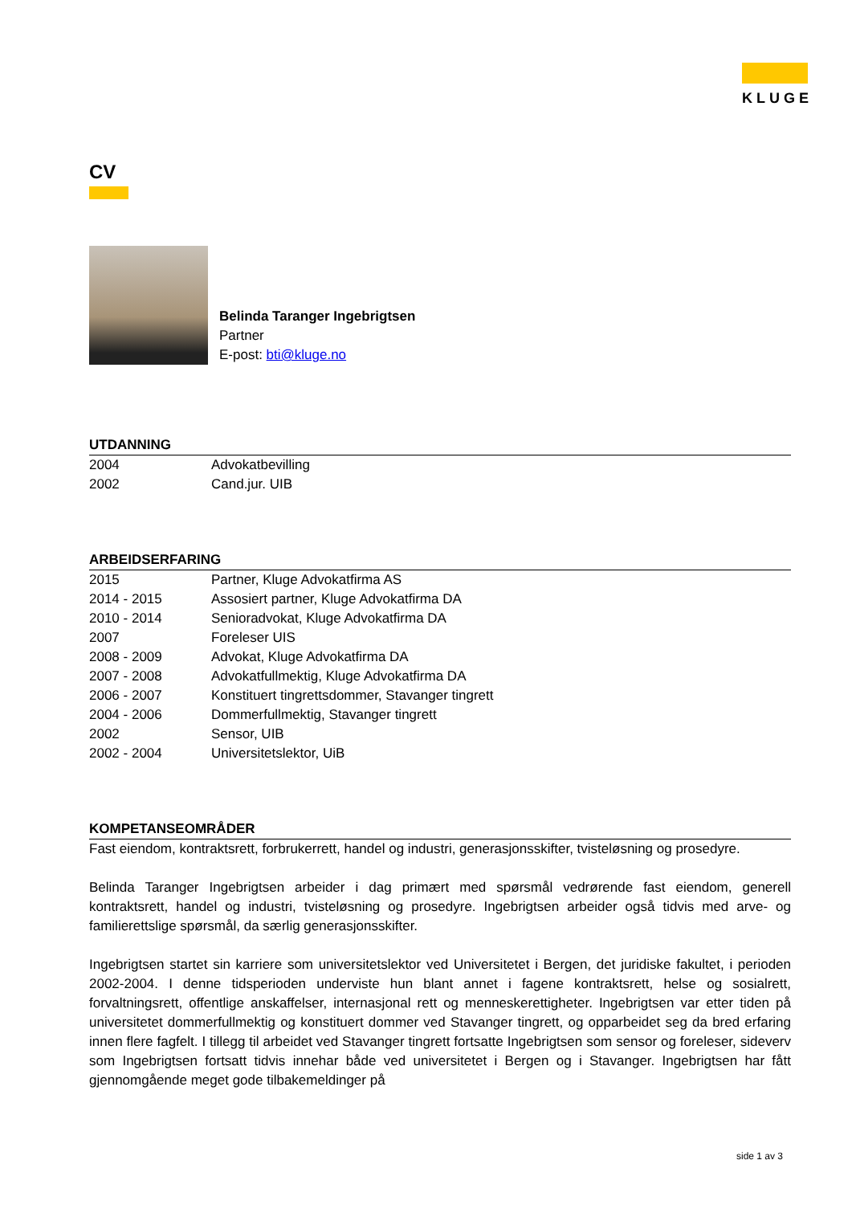KLUGE
CV
Belinda Taranger Ingebrigtsen
Partner
E-post: bti@kluge.no
UTDANNING
| 2004 | Advokatbevilling |
| 2002 | Cand.jur. UIB |
ARBEIDSERFARING
| 2015 | Partner, Kluge Advokatfirma AS |
| 2014 - 2015 | Assosiert partner, Kluge Advokatfirma DA |
| 2010 - 2014 | Senioradvokat, Kluge Advokatfirma DA |
| 2007 | Foreleser UIS |
| 2008 - 2009 | Advokat, Kluge Advokatfirma DA |
| 2007 - 2008 | Advokatfullmektig, Kluge Advokatfirma DA |
| 2006 - 2007 | Konstituert tingrettsdommer, Stavanger tingrett |
| 2004 - 2006 | Dommerfullmektig, Stavanger tingrett |
| 2002 | Sensor, UIB |
| 2002 - 2004 | Universitetslektor, UiB |
KOMPETANSEOMRÅDER
Fast eiendom, kontraktsrett, forbrukerrett, handel og industri, generasjonsskifter, tvisteløsning og prosedyre.
Belinda Taranger Ingebrigtsen arbeider i dag primært med spørsmål vedrørende fast eiendom, generell kontraktsrett, handel og industri, tvisteløsning og prosedyre. Ingebrigtsen arbeider også tidvis med arve- og familierettslige spørsmål, da særlig generasjonsskifter.
Ingebrigtsen startet sin karriere som universitetslektor ved Universitetet i Bergen, det juridiske fakultet, i perioden 2002-2004. I denne tidsperioden underviste hun blant annet i fagene kontraktsrett, helse og sosialrett, forvaltningsrett, offentlige anskaffelser, internasjonal rett og menneskerettigheter. Ingebrigtsen var etter tiden på universitetet dommerfullmektig og konstituert dommer ved Stavanger tingrett, og opparbeidet seg da bred erfaring innen flere fagfelt. I tillegg til arbeidet ved Stavanger tingrett fortsatte Ingebrigtsen som sensor og foreleser, sideverv som Ingebrigtsen fortsatt tidvis innehar både ved universitetet i Bergen og i Stavanger. Ingebrigtsen har fått gjennomgående meget gode tilbakemeldinger på
side 1 av 3